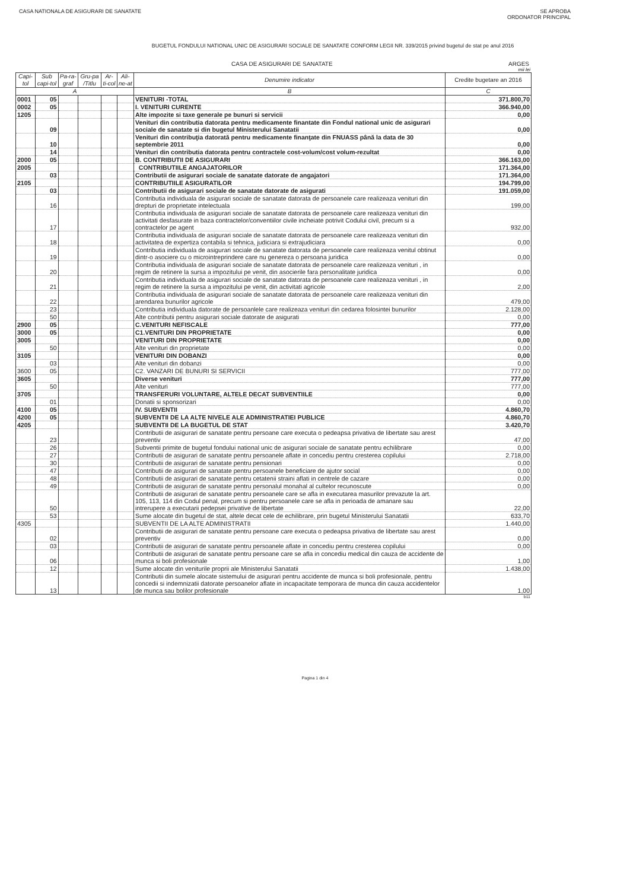CASA NATIONALA DE ASIGURARI DE SANATATE
SE APROBA
ORDONATOR PRINCIPAL
BUGETUL FONDULUI NATIONAL UNIC DE ASIGURARI SOCIALE DE SANATATE CONFORM LEGII NR. 339/2015 privind bugetul de stat pe anul 2016
CASA DE ASIGURARI DE SANATATE ARGES
mii lei
| Capi-tol | Sub capi-tol | Pa-ra-graf | Gru-pa /Titlu | Ar-ti-col | Ali-ne-at | Denumire indicator | Credite bugetare an 2016 |
| --- | --- | --- | --- | --- | --- | --- | --- |
| A | | | | | | B | C |
| 0001 | 05 | | | | | VENITURI -TOTAL | 371.800,70 |
| 0002 | 05 | | | | | I. VENITURI CURENTE | 366.940,00 |
| 1205 | | | | | | Alte impozite si taxe generale pe bunuri si servicii | 0,00 |
| | 09 | | | | | Venituri din contributia datorata pentru medicamente finantate din Fondul national unic de asigurari sociale de sanatate si din bugetul Ministerului Sanatatii | 0,00 |
| | 10 | | | | | Venituri din contribuţia datorată pentru medicamente finanţate din FNUASS până la data de 30 septembrie 2011 | 0,00 |
| | 14 | | | | | Venituri din contributia datorata pentru contractele cost-volum/cost volum-rezultat | 0,00 |
| 2000 | 05 | | | | | B. CONTRIBUTII DE ASIGURARI | 366.163,00 |
| 2005 | | | | | | CONTRIBUTIILE ANGAJATORILOR | 171.364,00 |
| | 03 | | | | | Contributii de asigurari sociale de sanatate datorate de angajatori | 171.364,00 |
| 2105 | | | | | | CONTRIBUTIILE ASIGURATILOR | 194.799,00 |
| | 03 | | | | | Contributii de asigurari sociale de sanatate datorate de asigurati | 191.059,00 |
| | 16 | | | | | Contributia individuala de asigurari sociale de sanatate datorata de persoanele care realizeaza venituri din drepturi de proprietate intelectuala | 199,00 |
| | 17 | | | | | Contributia individuala de asigurari sociale de sanatate datorata de persoanele care realizeaza venituri din activitati desfasurate in baza contractelor/conventiilor civile incheiate potrivit Codului civil, precum si a contractelor pe agent | 932,00 |
| | 18 | | | | | Contributia individuala de asigurari sociale de sanatate datorata de persoanele care realizeaza venituri din activitatea de expertiza contabila si tehnica, judiciara si extrajudiciara | 0,00 |
| | 19 | | | | | Contributia individuala de asigurari sociale de sanatate datorata de persoanele care realizeaza venitul obtinut dintr-o asociere cu o microintreprindere care nu genereza o persoana juridica | 0,00 |
| | 20 | | | | | Contributia individuala de asigurari sociale de sanatate datorata de persoanele care realizeaza venituri , in regim de retinere la sursa a impozitului pe venit, din asocierile fara personalitate juridica | 0,00 |
| | 21 | | | | | Contributia individuala de asigurari sociale de sanatate datorata de persoanele care realizeaza venituri , in regim de retinere la sursa a impozitului pe venit, din activitati agricole | 2,00 |
| | 22 | | | | | Contributia individuala de asigurari sociale de sanatate datorata de persoanele care realizeaza venituri din arendarea bunurilor agricole | 479,00 |
| | 23 | | | | | Contributia individuala datorate de persoanlele care realizeaza venituri din cedarea folosintei bunurilor | 2.128,00 |
| | 50 | | | | | Alte contributii pentru asigurari sociale datorate de asigurati | 0,00 |
| 2900 | 05 | | | | | C.VENITURI NEFISCALE | 777,00 |
| 3000 | 05 | | | | | C1.VENITURI DIN PROPRIETATE | 0,00 |
| 3005 | | | | | | VENITURI DIN PROPRIETATE | 0,00 |
| | 50 | | | | | Alte venituri din proprietate | 0,00 |
| 3105 | | | | | | VENITURI DIN DOBANZI | 0,00 |
| | 03 | | | | | Alte venituri din dobanzi | 0,00 |
| 3600 | 05 | | | | | C2. VANZARI DE BUNURI SI SERVICII | 777,00 |
| 3605 | | | | | | Diverse venituri | 777,00 |
| | 50 | | | | | Alte venituri | 777,00 |
| 3705 | | | | | | TRANSFERURI VOLUNTARE, ALTELE DECAT SUBVENTIILE | 0,00 |
| | 01 | | | | | Donatii si sponsorizari | 0,00 |
| 4100 | 05 | | | | | IV. SUBVENTII | 4.860,70 |
| 4200 | 05 | | | | | SUBVENTII DE LA ALTE NIVELE ALE ADMINISTRATIEI PUBLICE | 4.860,70 |
| 4205 | | | | | | SUBVENTII DE LA BUGETUL DE STAT | 3.420,70 |
| | 23 | | | | | Contributii de asigurari de sanatate pentru persoane care executa o pedeapsa privativa de libertate sau arest preventiv | 47,00 |
| | 26 | | | | | Subventii primite de bugetul fondului national unic de asigurari sociale de sanatate pentru echilibrare | 0,00 |
| | 27 | | | | | Contributii de asigurari de sanatate pentru persoanele aflate in concediu pentru cresterea copilului | 2.718,00 |
| | 30 | | | | | Contributii de asigurari de sanatate pentru pensionari | 0,00 |
| | 47 | | | | | Contributii de asigurari de sanatate pentru persoanele beneficiare de ajutor social | 0,00 |
| | 48 | | | | | Contributii de asigurari de sanatate pentru cetatenii straini aflati in centrele de cazare | 0,00 |
| | 49 | | | | | Contributii de asigurari de sanatate pentru personalul monahal al cultelor recunoscute | 0,00 |
| | 50 | | | | | Contributii de asigurari de sanatate pentru persoanele care se afla in executarea masurilor prevazute la art. 105, 113, 114 din Codul penal, precum si pentru persoanele care se afla in perioada de amanare sau intrerupere a executarii pedepsei privative de libertate | 22,00 |
| | 53 | | | | | Sume alocate din bugetul de stat, altele decat cele de echilibrare, prin bugetul Ministerului Sanatatii | 633,70 |
| 4305 | | | | | | SUBVENTII DE LA ALTE ADMINISTRATII | 1.440,00 |
| | 02 | | | | | Contributii de asigurari de sanatate pentru persoane care executa o pedeapsa privativa de libertate sau arest preventiv | 0,00 |
| | 03 | | | | | Contributii de asigurari de sanatate pentru persoanele aflate in concediu pentru cresterea copilului | 0,00 |
| | 06 | | | | | Contributii de asigurari de sanatate pentru persoane care se afla in concediu medical din cauza de accidente de munca si boli profesionale | 1,00 |
| | 12 | | | | | Sume alocate din veniturile proprii ale Ministerului Sanatatii | 1.438,00 |
| | 13 | | | | | Contributii din sumele alocate sistemului de asigurari pentru accidente de munca si boli profesionale, pentru concedii si indemnizatii datorate persoanelor aflate in incapacitate temporara de munca din cauza accidentelor de munca sau bolilor profesionale | 1,00 |
b11
Pagina 1 din 4